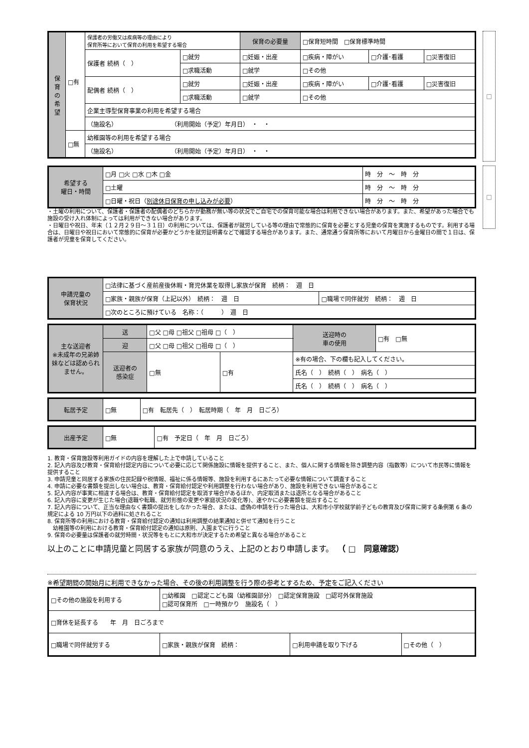| 保 育 の 希 望 | □有 | 保護者の労働又は疾病等の理由により 保育所等において保育の利用を希望する場合 | | 保育の必要量 | □保育短時間 □保育標準時間 | | |
| | | 保護者 続柄（ ） | □就労 | □妊娠・出産 | □疾病・障がい | □介護･看護 | □災害復旧 |
| | | | □求職活動 | □就学 | □その他 | | |
| | | 配偶者 続柄（ ） | □就労 | □妊娠・出産 | □疾病・障がい | □介護･看護 | □災害復旧 |
| | | | □求職活動 | □就学 | □その他 | | |
| | | 企業主導型保育事業の利用を希望する場合 | | | | | |
| | | （施設名） （利用開始（予定）年月日） ・ ・ | | | | | |
| | □無 | 幼稚園等の利用を希望する場合 | | | | | |
| | | （施設名） （利用開始（予定）年月日） ・ ・ | | | | | |
□
| 希望する 曜日・時間 | □月 □火 □水 □木 □金 | 時 分 ～ 時 分 |
| | □土曜 | 時 分 ～ 時 分 |
| | □日曜・祝日（ 別途休日保育の申し込みが必要 ） | 時 分 ～ 時 分 |
・土曜の利用について、保護者・保護者の配偶者のどちらかが勤務が無い等の状況でご自宅での保育可能な場合は利用できない場合があります。また、希望があった場合でも施設の受け入れ体制によっては利用ができない場合があります。
・日曜日や祝日、年末（１２月２９日～３１日）の利用については、保護者が就労している等の理由で常態的に保育を必要とする児童の保育を実施するものです。利用する場合は、日曜日や祝日において常態的に保育が必要かどうかを就労証明書などで確認する場合があります。また、通常通う保育所等において月曜日から金曜日の間で１日は、保護者が児童を保育してください。
□
| 申請児童の 保育状況 | □法律に基づく産前産後休暇・育児休業を取得し家族が保育 続柄： 週 日 | |
| | □家族・親族が保育（上記以外） 続柄： 週 日 | □職場で同伴就労 続柄： 週 日 |
| | □次のところに預けている 名称：（ ） 週 日 | |
| 主な送迎者 ※未成年の兄弟姉妹などは認められません。 | 送 | □父 □母 □祖父 □祖母 □（ ） | | | 送迎時の 車の使用 | □有 □無 |
| | 迎 | □父 □母 □祖父 □祖母 □（ ） | | | | |
| | 送迎者の 感染症 | □無 | □有 | ※有の場合、下の欄も記入してください。 | | |
| | | | | 氏名（ ） 続柄（ ） 病名（ ） | | |
| | | | | 氏名（ ） 続柄（ ） 病名（ ） | | |
| 転居予定 | □無 | □有 転居先（ ） 転居時期（ 年 月 日ごろ） |
| 出産予定 | □無 | □有 予定日（ 年 月 日ごろ） |
1. 教育・保育施設等利用ガイドの内容を理解した上で申請していること
2. 記入内容及び教育・保育給付認定内容について必要に応じて関係施設に情報を提供すること、また、個人に関する情報を除き調整内容（指数等）について市民等に情報を提供すること
3. 申請児童と同居する家族の住民記録や税情報、福祉に係る情報等、施設を利用するにあたって必要な情報について調査すること
4. 申請に必要な書類を提出しない場合は、教育・保育給付認定や利用調整を行わない場合があり、施設を利用できない場合があること
5. 記入内容が事実に相違する場合は、教育・保育給付認定を取消す場合があるほか、内定取消または退所となる場合があること
6. 記入内容に変更が生じた場合(退職や転職、就労形態の変更や家庭状況の変化等)、速やかに必要書類を提出すること
7. 記入内容について、正当な理由なく書類の提出をしなかった場合、または、虚偽の申請を行った場合は、大和市小学校就学前子どもの教育及び保育に関する条例第 6 条の規定による 10 万円以下の過料に処されること
8. 保育所等の利用における教育・保育給付認定の通知は利用調整の結果通知と併せて通知を行うこと
　幼稚園等の利用における教育・保育給付認定の通知は原則、入園までに行うこと
9. 保育の必要量は保護者の就労時間・状況等をもとに大和市が決定するため希望と異なる場合があること
以上のことに申請児童と同居する家族が同意のうえ、上記のとおり申請します。　（ □　同意確認）
※希望期間の開始月に利用できなかった場合、その後の利用調整を行う際の参考とするため、予定をご記入ください
| □その他の施設を利用する | □幼稚園 □認定こども園（幼稚園部分） □認定保育施設 □認可外保育施設 □認可保育所 □一時預かり 施設名（ ） | | |
| □育休を延長する 年 月 日ごろまで | | | |
| □職場で同伴就労する | □家族・親族が保育 続柄： | □利用申請を取り下げる | □その他（ ） |